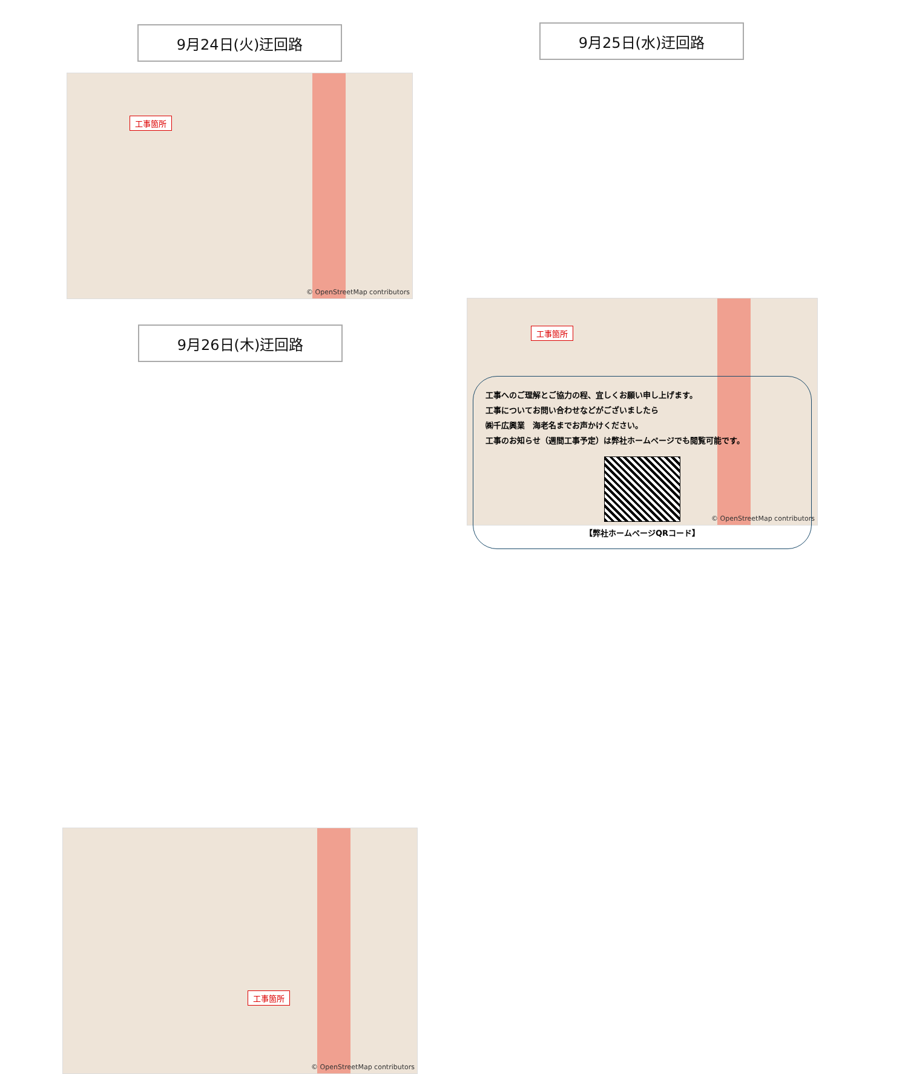9月24日(火)迂回路
工事箇所
© OpenStreetMap contributors
9月25日(水)迂回路
工事箇所
© OpenStreetMap contributors
9月26日(木)迂回路
工事箇所
© OpenStreetMap contributors
工事へのご理解とご協力の程、宜しくお願い申し上げます。
工事についてお問い合わせなどがございましたら
㈱千広興業　海老名までお声かけください。
工事のお知らせ（週間工事予定）は弊社ホームページでも閲覧可能です。
【弊社ホームページQRコード】